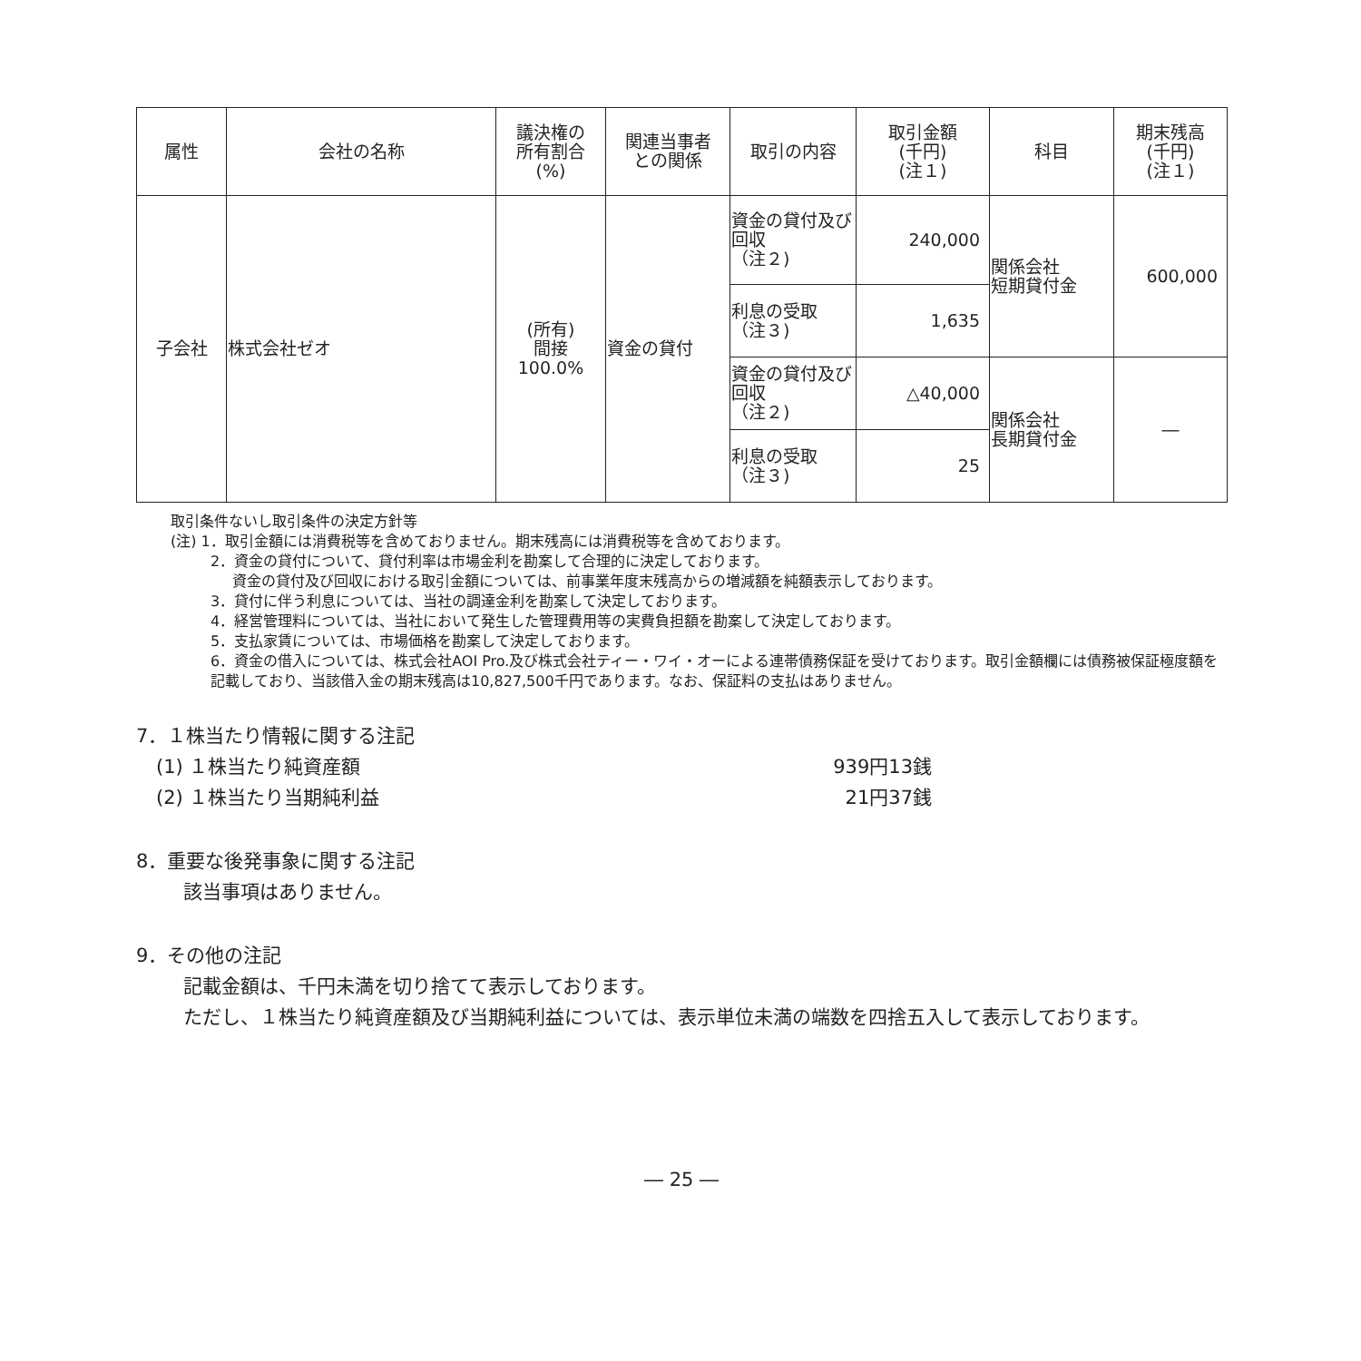| 属性 | 会社の名称 | 議決権の 所有割合 (%) | 関連当事者 との関係 | 取引の内容 | 取引金額 (千円) (注１) | 科目 | 期末残高 (千円) (注１) |
| --- | --- | --- | --- | --- | --- | --- | --- |
| 子会社 | 株式会社ゼオ | (所有) 間接 100.0% | 資金の貸付 | 資金の貸付及び回収 （注２) | 240,000 | 関係会社 短期貸付金 | 600,000 |
| | | | | 利息の受取 （注３) | 1,635 | | |
| | | | | 資金の貸付及び回収 （注２) | △40,000 | 関係会社 長期貸付金 | ― |
| | | | | 利息の受取 （注３) | 25 | | |
取引条件ないし取引条件の決定方針等
(注) 1．取引金額には消費税等を含めておりません。期末残高には消費税等を含めております。
2．資金の貸付について、貸付利率は市場金利を勘案して合理的に決定しております。
資金の貸付及び回収における取引金額については、前事業年度末残高からの増減額を純額表示しております。
3．貸付に伴う利息については、当社の調達金利を勘案して決定しております。
4．経営管理料については、当社において発生した管理費用等の実費負担額を勘案して決定しております。
5．支払家賃については、市場価格を勘案して決定しております。
6．資金の借入については、株式会社AOI Pro.及び株式会社ティー・ワイ・オーによる連帯債務保証を受けております。取引金額欄には債務被保証極度額を記載しており、当該借入金の期末残高は10,827,500千円であります。なお、保証料の支払はありません。
7．１株当たり情報に関する注記
(1) １株当たり純資産額 939円13銭
(2) １株当たり当期純利益 21円37銭
8．重要な後発事象に関する注記
該当事項はありません。
9．その他の注記
記載金額は、千円未満を切り捨てて表示しております。
ただし、１株当たり純資産額及び当期純利益については、表示単位未満の端数を四捨五入して表示しております。
― 25 ―